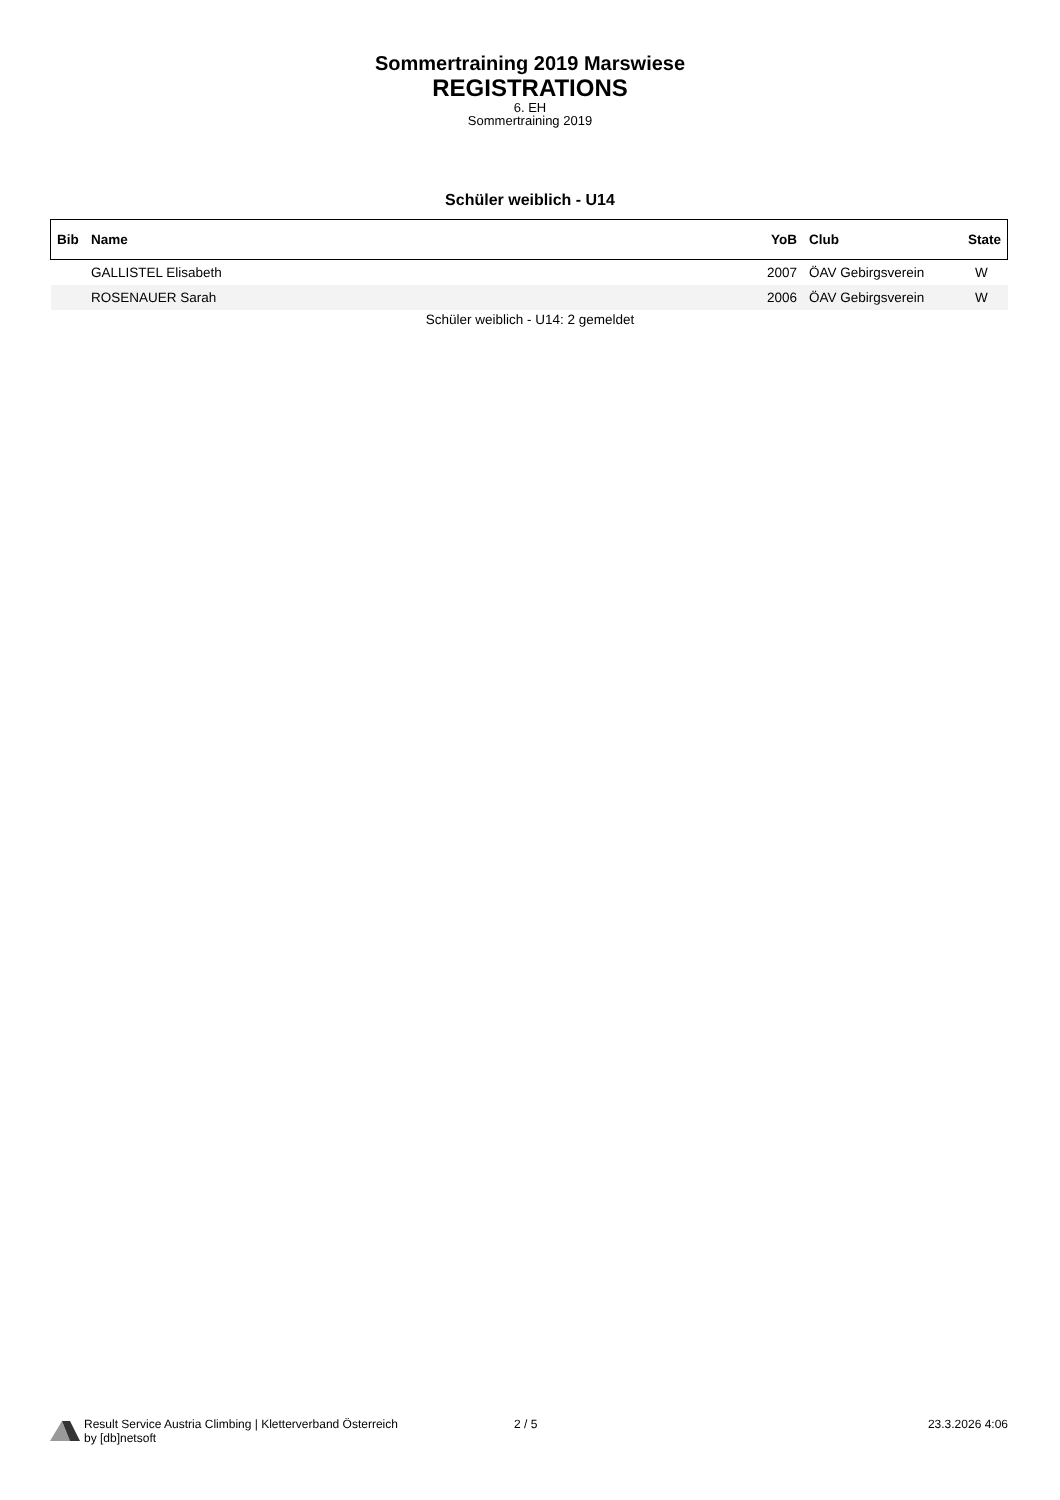Sommertraining 2019 Marswiese
REGISTRATIONS
6. EH
Sommertraining 2019
Schüler weiblich - U14
| Bib | Name | YoB | Club | State |
| --- | --- | --- | --- | --- |
| | GALLISTEL Elisabeth | 2007 | ÖAV Gebirgsverein | W |
| | ROSENAUER Sarah | 2006 | ÖAV Gebirgsverein | W |
Schüler weiblich - U14: 2 gemeldet
Result Service Austria Climbing | Kletterverband Österreich
by [db]netsoft
2 / 5 23.3.2026 4:06